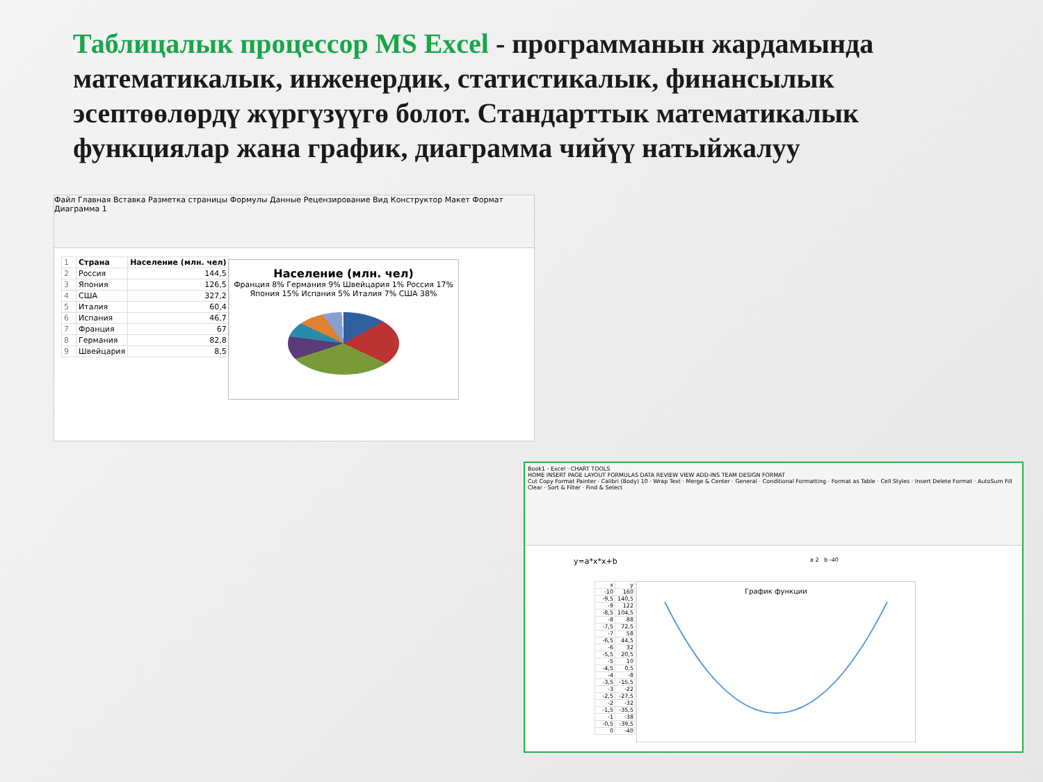Таблицалык процессор MS Excel - программанын жардамында математикалык, инженердик, статистикалык, финансылык эсептөөлөрдү жүргүзүүгө болот. Стандарттык математикалык функциялар жана график, диаграмма чийүү натыйжалуу
Файл Главная Вставка Разметка страницы Формулы Данные Рецензирование Вид Конструктор Макет Формат
Диаграмма 1
| 1 | Страна | Население (млн. чел) |
| 2 | Россия | 144,5 |
| 3 | Япония | 126,5 |
| 4 | США | 327,2 |
| 5 | Италия | 60,4 |
| 6 | Испания | 46,7 |
| 7 | Франция | 67 |
| 8 | Германия | 82,8 |
| 9 | Швейцария | 8,5 |
Население (млн. чел)
Франция 8% Германия 9% Швейцария 1% Россия 17% Япония 15% Испания 5% Италия 7% США 38%
Book1 - Excel · CHART TOOLS
HOME INSERT PAGE LAYOUT FORMULAS DATA REVIEW VIEW ADD-INS TEAM DESIGN FORMAT
Cut Copy Format Painter · Calibri (Body) 10 · Wrap Text · Merge & Center · General · Conditional Formatting · Format as Table · Cell Styles · Insert Delete Format · AutoSum Fill Clear · Sort & Filter · Find & Select
y=a*x*x+b a 2 b -40
| x | y |
| -10 | 160 |
| -9,5 | 140,5 |
| -9 | 122 |
| -8,5 | 104,5 |
| -8 | 88 |
| -7,5 | 72,5 |
| -7 | 58 |
| -6,5 | 44,5 |
| -6 | 32 |
| -5,5 | 20,5 |
| -5 | 10 |
| -4,5 | 0,5 |
| -4 | -8 |
| -3,5 | -15,5 |
| -3 | -22 |
| -2,5 | -27,5 |
| -2 | -32 |
| -1,5 | -35,5 |
| -1 | -38 |
| -0,5 | -39,5 |
| 0 | -40 |
График функции